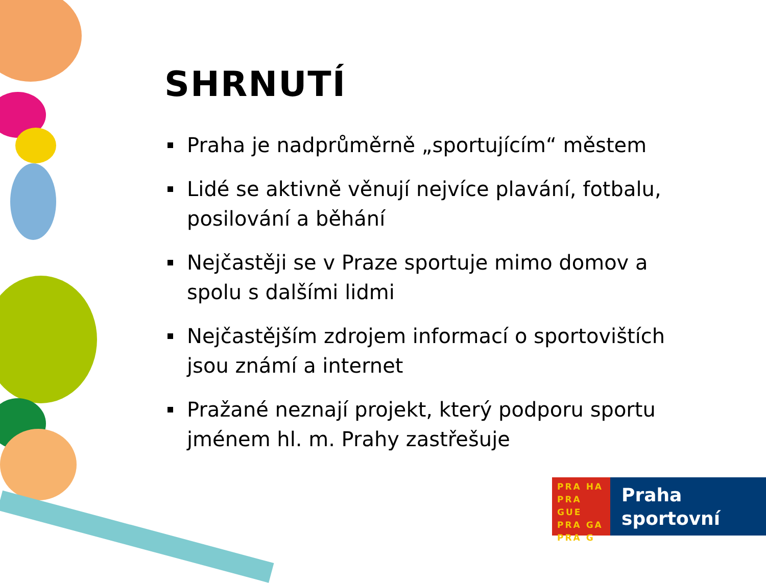SHRNUTÍ
Praha je nadprůměrně „sportujícím“ městem
Lidé se aktivně věnují nejvíce plavání, fotbalu, posilování a běhání
Nejčastěji se v Praze sportuje mimo domov a spolu s dalšími lidmi
Nejčastějším zdrojem informací o sportovištích jsou známí a internet
Pražané neznají projekt, který podporu sportu jménem hl. m. Prahy zastřešuje
PRA HA
PRA GUE
PRA GA
PRA G
Praha
sportovní